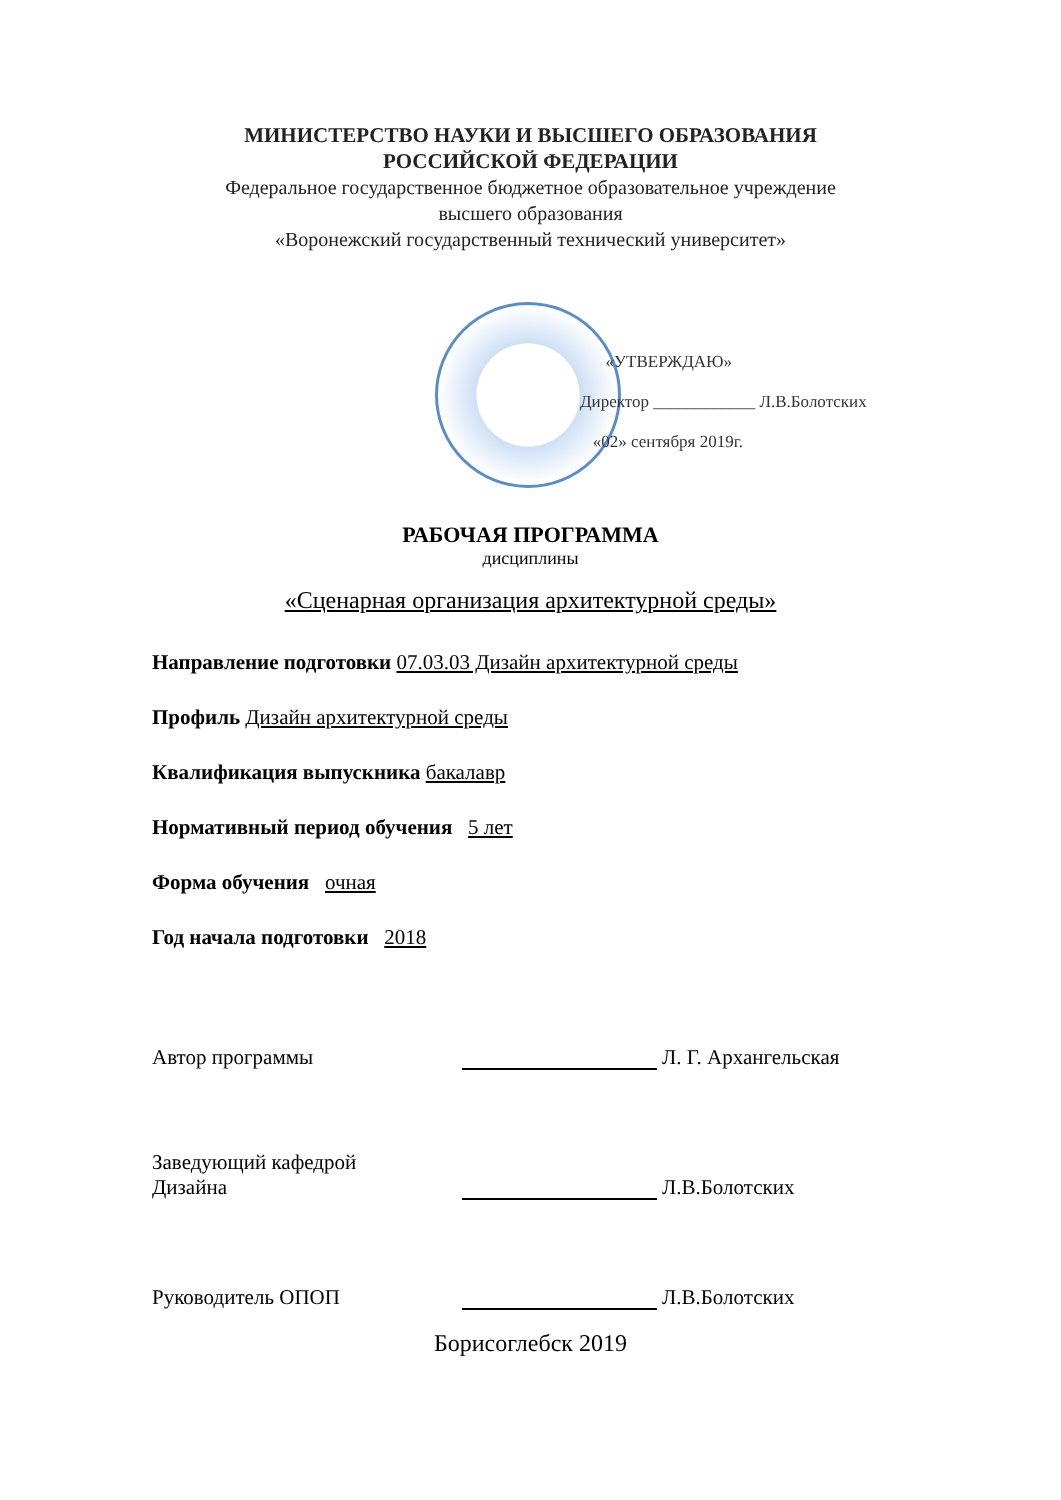МИНИСТЕРСТВО НАУКИ И ВЫСШЕГО ОБРАЗОВАНИЯ
РОССИЙСКОЙ ФЕДЕРАЦИИ
Федеральное государственное бюджетное образовательное учреждение
высшего образования
«Воронежский государственный технический университет»
«УТВЕРЖДАЮ»
Директор ____________ Л.В.Болотских
«02» сентября 2019г.
РАБОЧАЯ ПРОГРАММА
дисциплины
«Сценарная организация архитектурной среды»
Направление подготовки 07.03.03 Дизайн архитектурной среды
Профиль Дизайн архитектурной среды
Квалификация выпускника бакалавр
Нормативный период обучения 5 лет
Форма обучения очная
Год начала подготовки 2018
Автор программы
Л. Г. Архангельская
Заведующий кафедрой
Дизайна
Л.В.Болотских
Руководитель ОПОП
Л.В.Болотских
Борисоглебск 2019